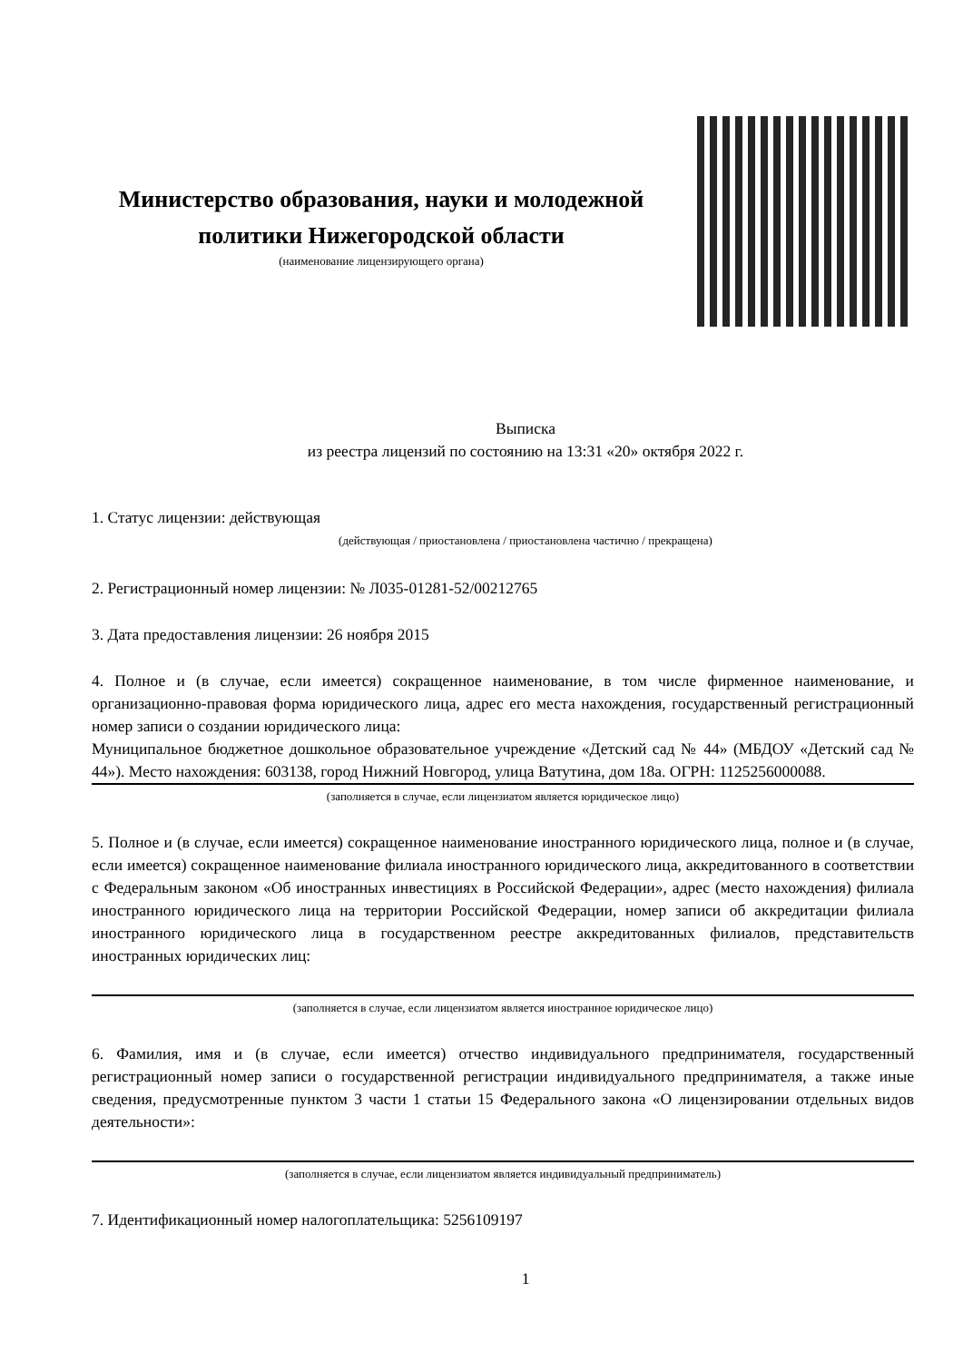Министерство образования, науки и молодежной политики Нижегородской области
(наименование лицензирующего органа)
Выписка
из реестра лицензий по состоянию на 13:31 «20» октября 2022 г.
1. Статус лицензии: действующая
(действующая / приостановлена / приостановлена частично / прекращена)
2. Регистрационный номер лицензии: № Л035-01281-52/00212765
3. Дата предоставления лицензии: 26 ноября 2015
4. Полное и (в случае, если имеется) сокращенное наименование, в том числе фирменное наименование, и организационно-правовая форма юридического лица, адрес его места нахождения, государственный регистрационный номер записи о создании юридического лица:
Муниципальное бюджетное дошкольное образовательное учреждение «Детский сад № 44» (МБДОУ «Детский сад № 44»). Место нахождения: 603138, город Нижний Новгород, улица Ватутина, дом 18а. ОГРН: 1125256000088.
(заполняется в случае, если лицензиатом является юридическое лицо)
5. Полное и (в случае, если имеется) сокращенное наименование иностранного юридического лица, полное и (в случае, если имеется) сокращенное наименование филиала иностранного юридического лица, аккредитованного в соответствии с Федеральным законом «Об иностранных инвестициях в Российской Федерации», адрес (место нахождения) филиала иностранного юридического лица на территории Российской Федерации, номер записи об аккредитации филиала иностранного юридического лица в государственном реестре аккредитованных филиалов, представительств иностранных юридических лиц:
(заполняется в случае, если лицензиатом является иностранное юридическое лицо)
6. Фамилия, имя и (в случае, если имеется) отчество индивидуального предпринимателя, государственный регистрационный номер записи о государственной регистрации индивидуального предпринимателя, а также иные сведения, предусмотренные пунктом 3 части 1 статьи 15 Федерального закона «О лицензировании отдельных видов деятельности»:
(заполняется в случае, если лицензиатом является индивидуальный предприниматель)
7. Идентификационный номер налогоплательщика: 5256109197
1